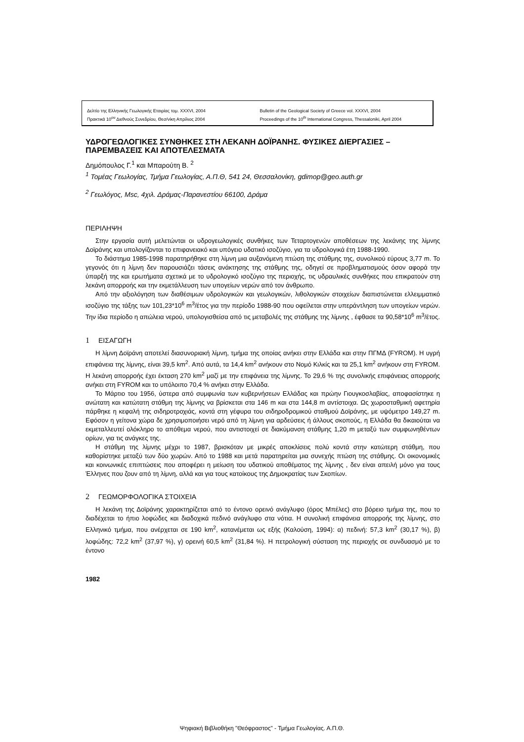Δελτίο της Ελληνικής Γεωλογικής Εταιρίας τομ. XXXVI, 2004
Πρακτικά 10<sup>ου</sup> Διεθνούς Συνεδρίου, Θεσ/νίκη Απρίλιος 2004
Bulletin of the Geological Society of Greece vol. XXXVI, 2004
Proceedings of the 10<sup>th</sup> International Congress, Thessaloniki, April 2004
ΥΔΡΟΓΕΩΛΟΓΙΚΕΣ ΣΥΝΘΗΚΕΣ ΣΤΗ ΛΕΚΑΝΗ ΔΟΪΡΑΝΗΣ. ΦΥΣΙΚΕΣ ΔΙΕΡΓΑΣΙΕΣ – ΠΑΡΕΜΒΑΣΕΙΣ ΚΑΙ ΑΠΟΤΕΛΕΣΜΑΤΑ
Δημόπουλος Γ.<sup>1</sup> και Μπαρούτη Β. <sup>2</sup>
<sup>1</sup> Τομέας Γεωλογίας, Τμήμα Γεωλογίας, Α.Π.Θ, 541 24, Θεσσαλονίκη, gdimop@geo.auth.gr
<sup>2</sup> Γεωλόγος, Msc, 4χιλ. Δράμας-Παρανεστίου 66100, Δράμα
ΠΕΡΙΛΗΨΗ
Στην εργασία αυτή μελετώνται οι υδρογεωλογικές συνθήκες των Τεταρτογενών αποθέσεων της λεκάνης της λίμνης Δοϊράνης και υπολογίζονται το επιφανειακό και υπόγειο υδατικό ισοζύγιο, για τα υδρολογικά έτη 1988-1990.
Το διάστημα 1985-1998 παρατηρήθηκε στη λίμνη μια αυξανόμενη πτώση της στάθμης της, συνολικού εύρους 3,77 m. Το γεγονός ότι η λίμνη δεν παρουσιάζει τάσεις ανάκτησης της στάθμης της, οδηγεί σε προβληματισμούς όσον αφορά την ύπαρξή της και ερωτήματα σχετικά με το υδρολογικό ισοζύγιο της περιοχής, τις υδραυλικές συνθήκες που επικρατούν στη λεκάνη απορροής και την εκμετάλλευση των υπογείων νερών από τον άνθρωπο.
Από την αξιολόγηση των διαθέσιμων υδρολογικών και γεωλογικών, λιθολογικών στοιχείων διαπιστώνεται ελλειμματικό ισοζύγιο της τάξης των 101,23*10<sup>6</sup> m<sup>3</sup>/έτος για την περίοδο 1988-90 που οφείλεται στην υπεράντληση των υπογείων νερών. Την ίδια περίοδο η απώλεια νερού, υπολογισθείσα από τις μεταβολές της στάθμης της λίμνης , έφθασε τα 90,58*10<sup>6</sup> m<sup>3</sup>/έτος.
1 ΕΙΣΑΓΩΓΗ
Η λίμνη Δοϊράνη αποτελεί διασυνοριακή λίμνη, τμήμα της οποίας ανήκει στην Ελλάδα και στην ΠΓΜΔ (FYROM). Η υγρή επιφάνεια της λίμνης, είναι 39,5 km<sup>2</sup>. Από αυτά, τα 14,4 km<sup>2</sup> ανήκουν στο Νομό Κιλκίς και τα 25,1 km<sup>2</sup> ανήκουν στη FYROM. Η λεκάνη απορροής έχει έκταση 270 km<sup>2</sup> μαζί με την επιφάνεια της λίμνης. Το 29,6 % της συνολικής επιφάνειας απορροής ανήκει στη FYROM και το υπόλοιπο 70,4 % ανήκει στην Ελλάδα.
Το Μάρτιο του 1956, ύστερα από συμφωνία των κυβερνήσεων Ελλάδας και πρώην Γιουγκοσλαβίας, αποφασίστηκε η ανώτατη και κατώτατη στάθμη της λίμνης να βρίσκεται στα 146 m και στα 144,8 m αντίστοιχα. Ως χωροσταθμική αφετηρία πάρθηκε η κεφαλή της σιδηροτροχιάς, κοντά στη γέφυρα του σιδηροδρομικού σταθμού Δοϊράνης, με υψόμετρο 149,27 m. Εφόσον η γείτονα χώρα δε χρησιμοποιήσει νερό από τη λίμνη για αρδεύσεις ή άλλους σκοπούς, η Ελλάδα θα δικαιούται να εκμεταλλευτεί ολόκληρο το απόθεμα νερού, που αντιστοιχεί σε διακύμανση στάθμης 1,20 m μεταξύ των συμφωνηθέντων ορίων, για τις ανάγκες της.
Η στάθμη της λίμνης μέχρι το 1987, βρισκόταν με μικρές αποκλίσεις πολύ κοντά στην κατώτερη στάθμη, που καθορίστηκε μεταξύ των δύο χωρών. Από το 1988 και μετά παρατηρείται μια συνεχής πτώση της στάθμης. Οι οικονομικές και κοινωνικές επιπτώσεις που αποφέρει η μείωση του υδατικού αποθέματος της λίμνης , δεν είναι απειλή μόνο για τους Έλληνες που ζουν από τη λίμνη, αλλά και για τους κατοίκους της Δημοκρατίας των Σκοπίων.
2 ΓΕΩΜΟΡΦΟΛΟΓΙΚΑ ΣΤΟΙΧΕΙΑ
Η λεκάνη της Δοϊράνης χαρακτηρίζεται από το έντονο ορεινό ανάγλυφο (όρος Μπέλες) στο βόρειο τμήμα της, που το διαδέχεται το ήπιο λοφώδες και διαδοχικά πεδινό ανάγλυφο στα νότια. Η συνολική επιφάνεια απορροής της λίμνης, στο Ελληνικό τμήμα, που ανέρχεται σε 190 km<sup>2</sup>, κατανέμεται ως εξής (Καλούση, 1994): α) πεδινή: 57,3 km<sup>2</sup> (30,17 %), β) λοφώδης: 72,2 km<sup>2</sup> (37,97 %), γ) ορεινή 60,5 km<sup>2</sup> (31,84 %). Η πετρολογική σύσταση της περιοχής σε συνδυασμό με το έντονο
1982
Ψηφιακή Βιβλιοθήκη "Θεόφραστος" - Τμήμα Γεωλογίας. Α.Π.Θ.